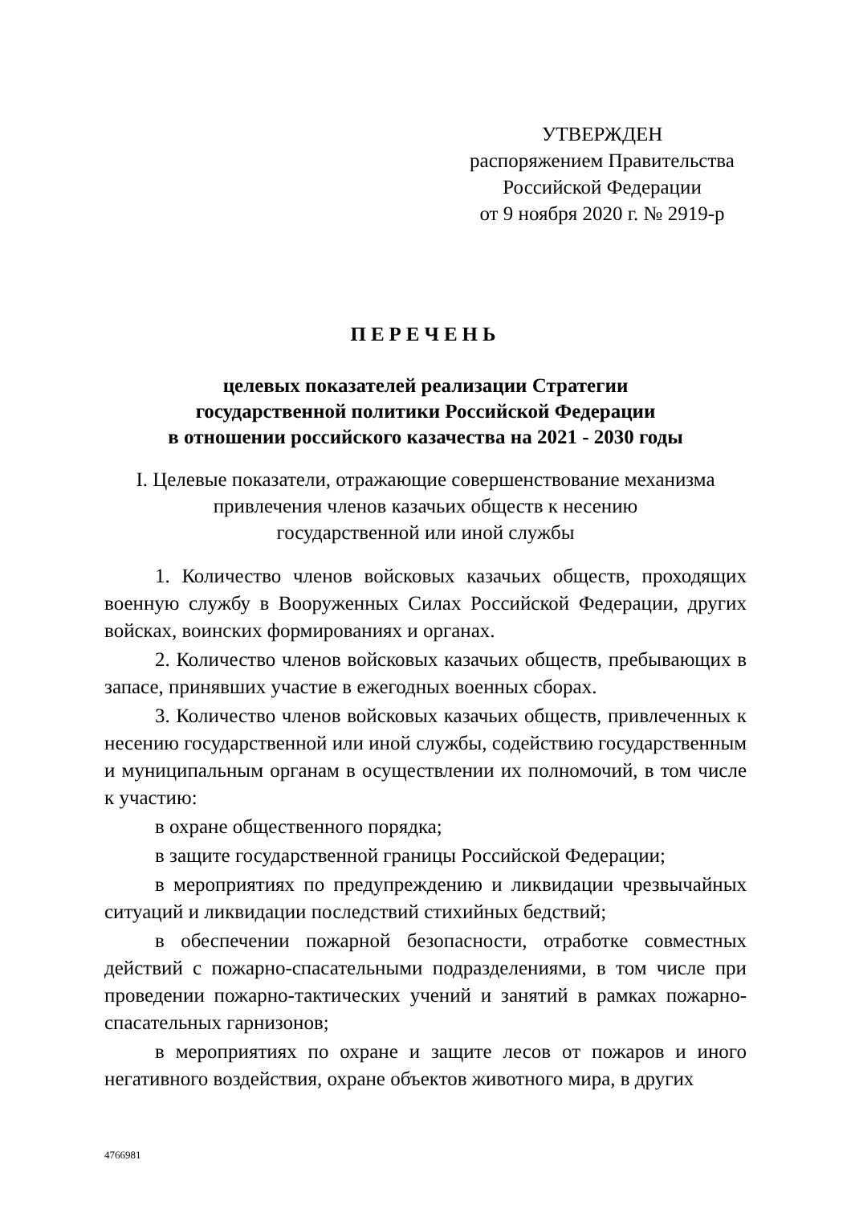УТВЕРЖДЕН
распоряжением Правительства
Российской Федерации
от 9 ноября 2020 г. № 2919-р
ПЕРЕЧЕНЬ
целевых показателей реализации Стратегии
государственной политики Российской Федерации
в отношении российского казачества на 2021 - 2030 годы
I. Целевые показатели, отражающие совершенствование механизма
привлечения членов казачьих обществ к несению
государственной или иной службы
1. Количество членов войсковых казачьих обществ, проходящих военную службу в Вооруженных Силах Российской Федерации, других войсках, воинских формированиях и органах.
2. Количество членов войсковых казачьих обществ, пребывающих в запасе, принявших участие в ежегодных военных сборах.
3. Количество членов войсковых казачьих обществ, привлеченных к несению государственной или иной службы, содействию государственным и муниципальным органам в осуществлении их полномочий, в том числе к участию:
в охране общественного порядка;
в защите государственной границы Российской Федерации;
в мероприятиях по предупреждению и ликвидации чрезвычайных ситуаций и ликвидации последствий стихийных бедствий;
в обеспечении пожарной безопасности, отработке совместных действий с пожарно-спасательными подразделениями, в том числе при проведении пожарно-тактических учений и занятий в рамках пожарно-спасательных гарнизонов;
в мероприятиях по охране и защите лесов от пожаров и иного негативного воздействия, охране объектов животного мира, в других
4766981